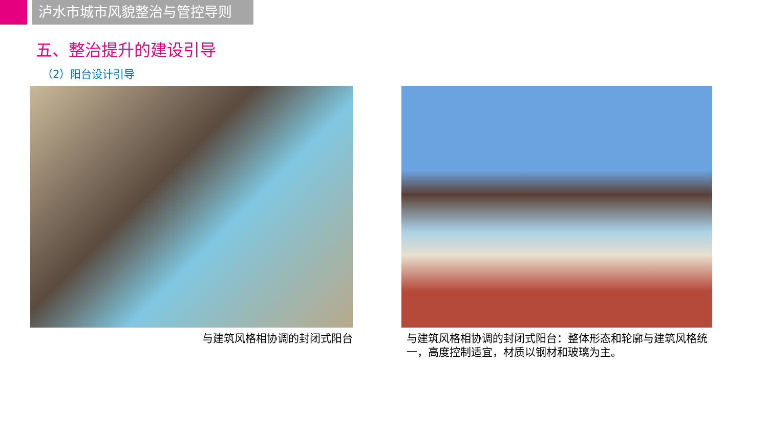泸水市城市风貌整治与管控导则
五、整治提升的建设引导
（2）阳台设计引导
与建筑风格相协调的封闭式阳台 与建筑风格相协调的封闭式阳台：整体形态和轮廓与建筑风格统一，高度控制适宜，材质以钢材和玻璃为主。